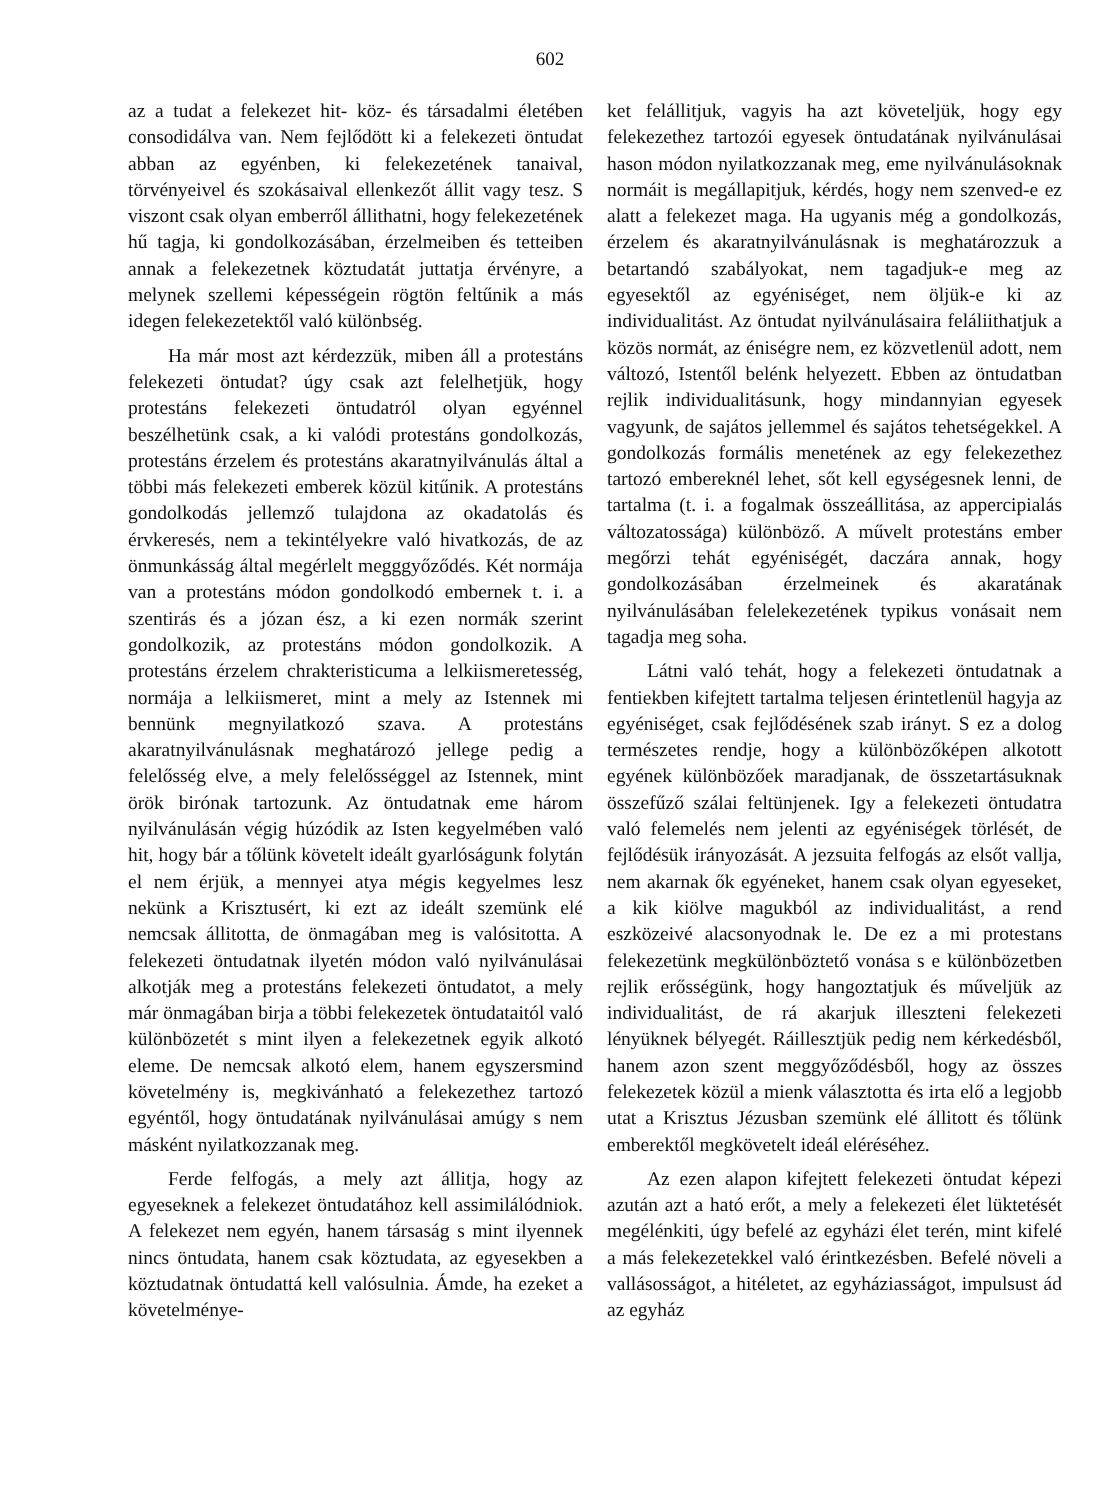602
az a tudat a felekezet hit- köz- és társadalmi életében consodidálva van. Nem fejlődött ki a felekezeti öntudat abban az egyénben, ki felekezetének tanaival, törvényeivel és szokásaival ellenkezőt állit vagy tesz. S viszont csak olyan emberről állithatni, hogy felekezetének hű tagja, ki gondolkozásában, érzelmeiben és tetteiben annak a felekezetnek köztudatát juttatja érvényre, a melynek szellemi képességein rögtön feltűnik a más idegen felekezetektől való különbség.
Ha már most azt kérdezzük, miben áll a protestáns felekezeti öntudat? úgy csak azt felelhetjük, hogy protestáns felekezeti öntudatról olyan egyénnel beszélhetünk csak, a ki valódi protestáns gondolkozás, protestáns érzelem és protestáns akaratnyilvánulás által a többi más felekezeti emberek közül kitűnik. A protestáns gondolkodás jellemző tulajdona az okadatolás és érvkeresés, nem a tekintélyekre való hivatkozás, de az önmunkásság által megérlelt megggyőződés. Két normája van a protestáns módon gondolkodó embernek t. i. a szentirás és a józan ész, a ki ezen normák szerint gondolkozik, az protestáns módon gondolkozik. A protestáns érzelem chrakteristicuma a lelkiismeretesség, normája a lelkiismeret, mint a mely az Istennek mi bennünk megnyilatkozó szava. A protestáns akaratnyilvánulásnak meghatározó jellege pedig a felelősség elve, a mely felelősséggel az Istennek, mint örök birónak tartozunk. Az öntudatnak eme három nyilvánulásán végig húzódik az Isten kegyelmében való hit, hogy bár a tőlünk követelt ideált gyarlóságunk folytán el nem érjük, a mennyei atya mégis kegyelmes lesz nekünk a Krisztusért, ki ezt az ideált szemünk elé nemcsak állitotta, de önmagában meg is valósitotta. A felekezeti öntudatnak ilyetén módon való nyilvánulásai alkotják meg a protestáns felekezeti öntudatot, a mely már önmagában birja a többi felekezetek öntudataitól való különbözetét s mint ilyen a felekezetnek egyik alkotó eleme. De nemcsak alkotó elem, hanem egyszersmind követelmény is, megkivánható a felekezethez tartozó egyéntől, hogy öntudatának nyilvánulásai amúgy s nem másként nyilatkozzanak meg.
Ferde felfogás, a mely azt állitja, hogy az egyeseknek a felekezet öntudatához kell assimilálódniok. A felekezet nem egyén, hanem társaság s mint ilyennek nincs öntudata, hanem csak köztudata, az egyesekben a köztudatnak öntudattá kell valósulnia. Ámde, ha ezeket a követelménye-
ket felállitjuk, vagyis ha azt követeljük, hogy egy felekezethez tartozói egyesek öntudatának nyilvánulásai hason módon nyilatkozzanak meg, eme nyilvánulásoknak normáit is megállapitjuk, kérdés, hogy nem szenved-e ez alatt a felekezet maga. Ha ugyanis még a gondolkozás, érzelem és akaratnyilvánulásnak is meghatározzuk a betartandó szabályokat, nem tagadjuk-e meg az egyesektől az egyéniséget, nem öljük-e ki az individualitást. Az öntudat nyilvánulásaira feláliithatjuk a közös normát, az éniségre nem, ez közvetlenül adott, nem változó, Istentől belénk helyezett. Ebben az öntudatban rejlik individualitásunk, hogy mindannyian egyesek vagyunk, de sajátos jellemmel és sajátos tehetségekkel. A gondolkozás formális menetének az egy felekezethez tartozó embereknél lehet, sőt kell egységesnek lenni, de tartalma (t. i. a fogalmak összeállitása, az appercipialás változatossága) különböző. A művelt protestáns ember megőrzi tehát egyéniségét, daczára annak, hogy gondolkozásában érzelmeinek és akaratának nyilvánulásában felelekezetének typikus vonásait nem tagadja meg soha.
Látni való tehát, hogy a felekezeti öntudatnak a fentiekben kifejtett tartalma teljesen érintetlenül hagyja az egyéniséget, csak fejlődésének szab irányt. S ez a dolog természetes rendje, hogy a különbözőképen alkotott egyének különbözőek maradjanak, de összetartásuknak összefűző szálai feltünjenek. Igy a felekezeti öntudatra való felemelés nem jelenti az egyéniségek törlését, de fejlődésük irányozását. A jezsuita felfogás az elsőt vallja, nem akarnak ők egyéneket, hanem csak olyan egyeseket, a kik kiölve magukból az individualitást, a rend eszközeivé alacsonyodnak le. De ez a mi protestans felekezetünk megkülönböztető vonása s e különbözetben rejlik erősségünk, hogy hangoztatjuk és műveljük az individualitást, de rá akarjuk illeszteni felekezeti lényüknek bélyegét. Ráillesztjük pedig nem kérkedésből, hanem azon szent meggyőződésből, hogy az összes felekezetek közül a mienk választotta és irta elő a legjobb utat a Krisztus Jézusban szemünk elé állitott és tőlünk emberektől megkövetelt ideál eléréséhez.
Az ezen alapon kifejtett felekezeti öntudat képezi azután azt a ható erőt, a mely a felekezeti élet lüktetését megélénkiti, úgy befelé az egyházi élet terén, mint kifelé a más felekezetekkel való érintkezésben. Befelé növeli a vallásosságot, a hitéletet, az egyháziasságot, impulsust ád az egyház